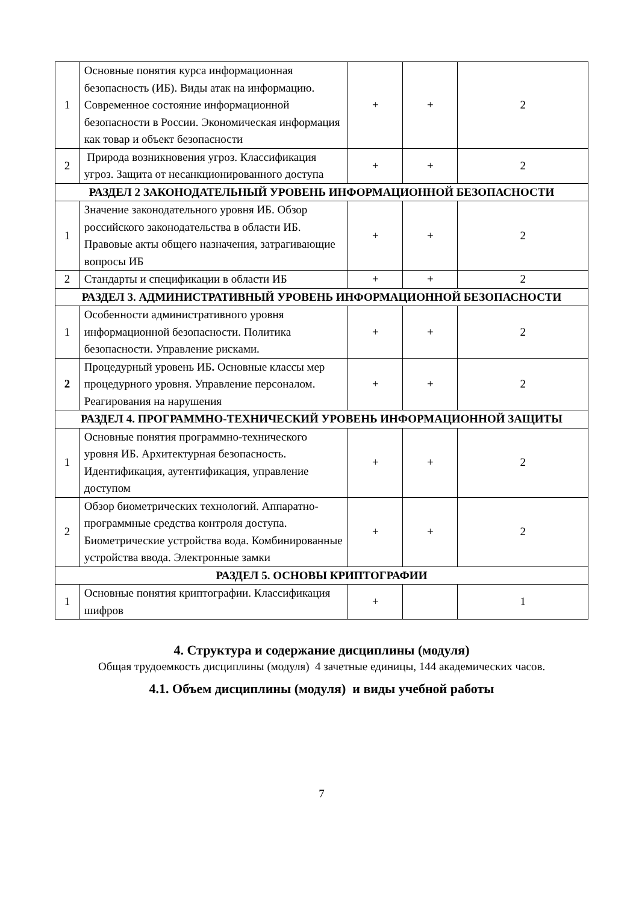| 1 | Основные понятия курса информационная безопасность (ИБ). Виды атак на информацию. Современное состояние информационной безопасности в России. Экономическая информация как товар и объект безопасности | + | + | 2 |
| 2 | Природа возникновения угроз. Классификация угроз. Защита от несанкционированного доступа | + | + | 2 |
| РАЗДЕЛ 2 ЗАКОНОДАТЕЛЬНЫЙ УРОВЕНЬ ИНФОРМАЦИОННОЙ БЕЗОПАСНОСТИ | | | | |
| 1 | Значение законодательного уровня ИБ. Обзор российского законодательства в области ИБ. Правовые акты общего назначения, затрагивающие вопросы ИБ | + | + | 2 |
| 2 | Стандарты и спецификации в области ИБ | + | + | 2 |
| РАЗДЕЛ 3. АДМИНИСТРАТИВНЫЙ УРОВЕНЬ ИНФОРМАЦИОННОЙ БЕЗОПАСНОСТИ | | | | |
| 1 | Особенности административного уровня информационной безопасности. Политика безопасности. Управление рисками. | + | + | 2 |
| 2 | Процедурный уровень ИБ . Основные классы мер процедурного уровня. Управление персоналом. Реагирования на нарушения | + | + | 2 |
| РАЗДЕЛ 4. ПРОГРАММНО-ТЕХНИЧЕСКИЙ УРОВЕНЬ ИНФОРМАЦИОННОЙ ЗАЩИТЫ | | | | |
| 1 | Основные понятия программно-технического уровня ИБ. Архитектурная безопасность. Идентификация, аутентификация, управление доступом | + | + | 2 |
| 2 | Обзор биометрических технологий. Аппаратно-программные средства контроля доступа. Биометрические устройства вода. Комбинированные устройства ввода. Электронные замки | + | + | 2 |
| РАЗДЕЛ 5. ОСНОВЫ КРИПТОГРАФИИ | | | | |
| 1 | Основные понятия криптографии. Классификация шифров | + | | 1 |
4. Структура и содержание дисциплины (модуля)
Общая трудоемкость дисциплины (модуля) 4 зачетные единицы, 144 академических часов.
4.1. Объем дисциплины (модуля) и виды учебной работы
7